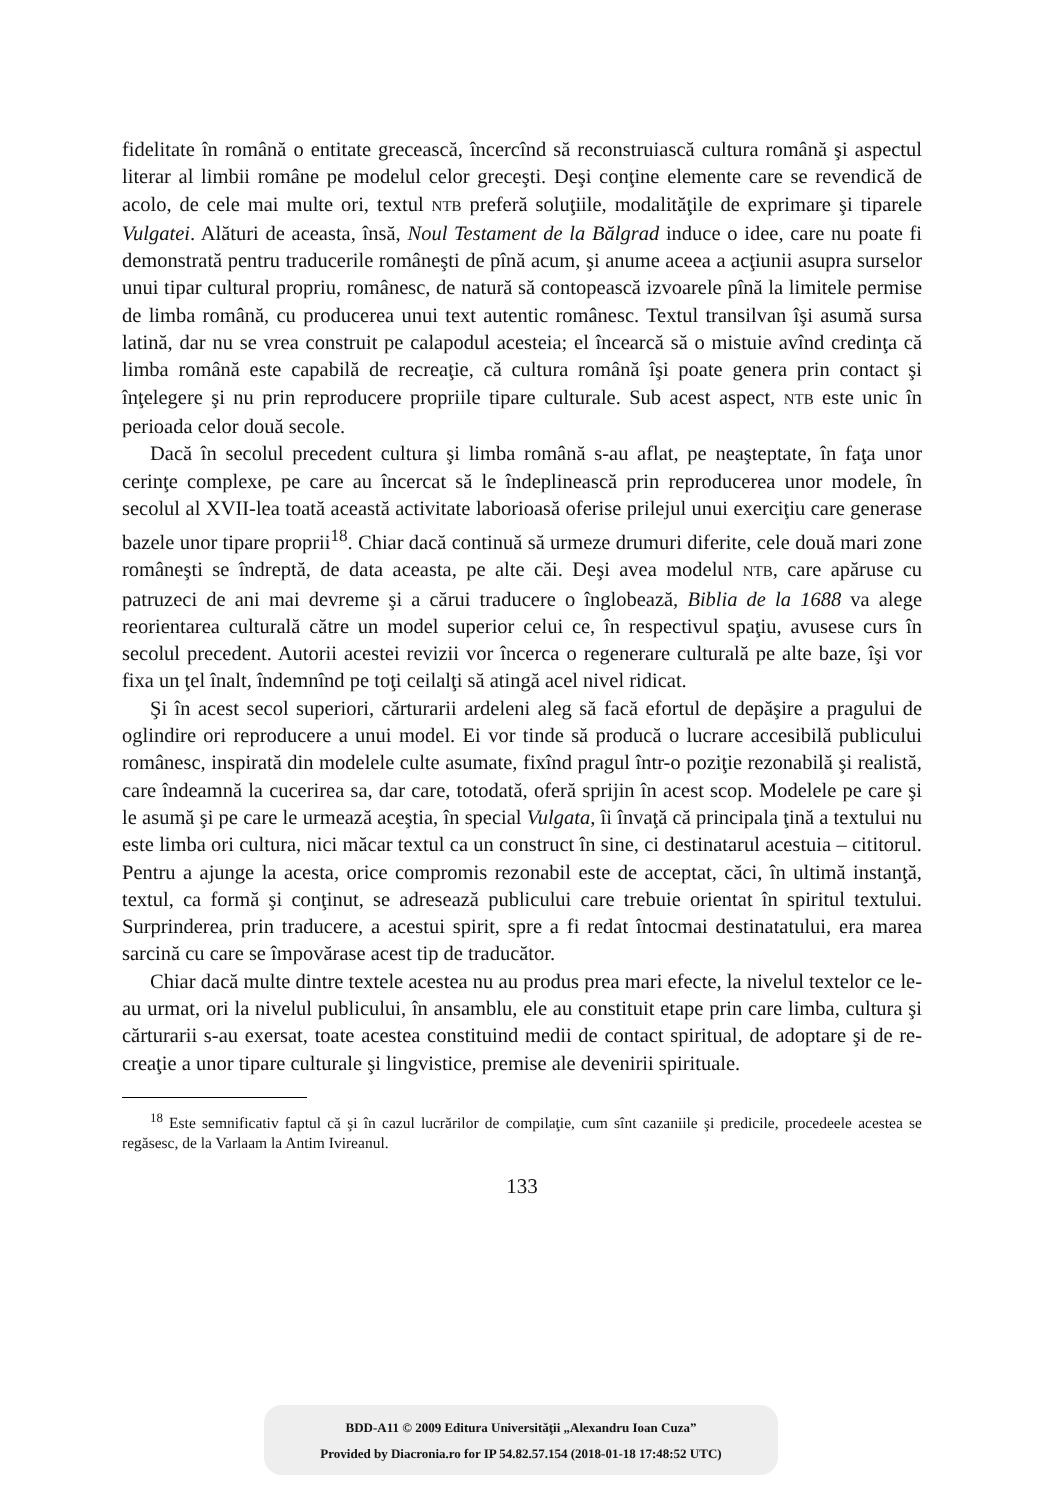fidelitate în română o entitate grecească, încercînd să reconstruiască cultura română şi aspectul literar al limbii române pe modelul celor greceşti. Deşi conţine elemente care se revendică de acolo, de cele mai multe ori, textul NTB preferă soluţiile, modalităţile de exprimare şi tiparele Vulgatei. Alături de aceasta, însă, Noul Testament de la Bălgrad induce o idee, care nu poate fi demonstrată pentru traducerile româneşti de pînă acum, şi anume aceea a acţiunii asupra surselor unui tipar cultural propriu, românesc, de natură să contopească izvoarele pînă la limitele permise de limba română, cu producerea unui text autentic românesc. Textul transilvan îşi asumă sursa latină, dar nu se vrea construit pe calapodul acesteia; el încearcă să o mistuie avînd credinţa că limba română este capabilă de recreaţie, că cultura română îşi poate genera prin contact şi înţelegere şi nu prin reproducere propriile tipare culturale. Sub acest aspect, NTB este unic în perioada celor două secole.
Dacă în secolul precedent cultura şi limba română s-au aflat, pe neaşteptate, în faţa unor cerinţe complexe, pe care au încercat să le îndeplinească prin reproducerea unor modele, în secolul al XVII-lea toată această activitate laborioasă oferise prilejul unui exerciţiu care generase bazele unor tipare proprii<sup>18</sup>. Chiar dacă continuă să urmeze drumuri diferite, cele două mari zone româneşti se îndreptă, de data aceasta, pe alte căi. Deşi avea modelul NTB, care apăruse cu patruzeci de ani mai devreme şi a cărui traducere o înglobează, Biblia de la 1688 va alege reorientarea culturală către un model superior celui ce, în respectivul spaţiu, avusese curs în secolul precedent. Autorii acestei revizii vor încerca o regenerare culturală pe alte baze, îşi vor fixa un ţel înalt, îndemnînd pe toţi ceilalţi să atingă acel nivel ridicat.
Şi în acest secol superiori, cărturarii ardeleni aleg să facă efortul de depăşire a pragului de oglindire ori reproducere a unui model. Ei vor tinde să producă o lucrare accesibilă publicului românesc, inspirată din modelele culte asumate, fixînd pragul într-o poziţie rezonabilă şi realistă, care îndeamnă la cucerirea sa, dar care, totodată, oferă sprijin în acest scop. Modelele pe care şi le asumă şi pe care le urmează aceştia, în special Vulgata, îi învaţă că principala ţină a textului nu este limba ori cultura, nici măcar textul ca un construct în sine, ci destinatarul acestuia – cititorul. Pentru a ajunge la acesta, orice compromis rezonabil este de acceptat, căci, în ultimă instanţă, textul, ca formă şi conţinut, se adresează publicului care trebuie orientat în spiritul textului. Surprinderea, prin traducere, a acestui spirit, spre a fi redat întocmai destinatatului, era marea sarcină cu care se împovărase acest tip de traducător.
Chiar dacă multe dintre textele acestea nu au produs prea mari efecte, la nivelul textelor ce le-au urmat, ori la nivelul publicului, în ansamblu, ele au constituit etape prin care limba, cultura şi cărturarii s-au exersat, toate acestea constituind medii de contact spiritual, de adoptare şi de re-creaţie a unor tipare culturale şi lingvistice, premise ale devenirii spirituale.
<sup>18</sup> Este semnificativ faptul că şi în cazul lucrărilor de compilaţie, cum sînt cazaniile şi predicile, procedeele acestea se regăsesc, de la Varlaam la Antim Ivireanul.
133
BDD-A11 © 2009 Editura Universităţii „Alexandru Ioan Cuza”
Provided by Diacronia.ro for IP 54.82.57.154 (2018-01-18 17:48:52 UTC)